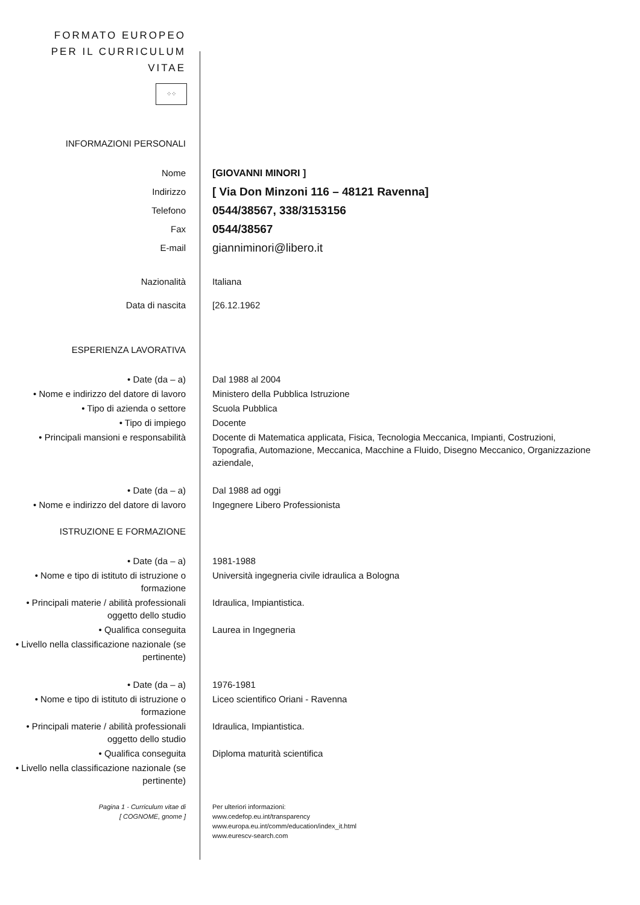FORMATO EUROPEO
PER IL CURRICULUM
VITAE
⁘⁘
INFORMAZIONI PERSONALI
Nome [GIOVANNI MINORI ]
Indirizzo
[ Via Don Minzoni 116 – 48121 Ravenna]
Telefono
0544/38567, 338/3153156
Fax
0544/38567
E-mail
gianniminori@libero.it
Nazionalità Italiana
Data di nascita [26.12.1962
ESPERIENZA LAVORATIVA
• Date (da – a) Dal 1988 al 2004
• Nome e indirizzo del datore di lavoro
Ministero della Pubblica Istruzione
• Tipo di azienda o settore Scuola Pubblica
• Tipo di impiego Docente
• Principali mansioni e responsabilità
Docente di Matematica applicata, Fisica, Tecnologia Meccanica, Impianti, Costruzioni, Topografia, Automazione, Meccanica, Macchine a Fluido, Disegno Meccanico, Organizzazione aziendale,
• Date (da – a) Dal 1988 ad oggi
• Nome e indirizzo del datore di lavoro
Ingegnere Libero Professionista
ISTRUZIONE E FORMAZIONE
• Date (da – a) 1981-1988
• Nome e tipo di istituto di istruzione o formazione
Università ingegneria civile idraulica a Bologna
• Principali materie / abilità professionali oggetto dello studio
Idraulica, Impiantistica.
• Qualifica conseguita Laurea in Ingegneria
• Livello nella classificazione nazionale (se pertinente)
• Date (da – a) 1976-1981
• Nome e tipo di istituto di istruzione o formazione
Liceo scientifico Oriani - Ravenna
• Principali materie / abilità professionali oggetto dello studio
Idraulica, Impiantistica.
• Qualifica conseguita Diploma maturità scientifica
• Livello nella classificazione nazionale (se pertinente)
Pagina 1 - Curriculum vitae di
[ COGNOME, gnome ]
Per ulteriori informazioni:
www.cedefop.eu.int/transparency
www.europa.eu.int/comm/education/index_it.html
www.eurescv-search.com